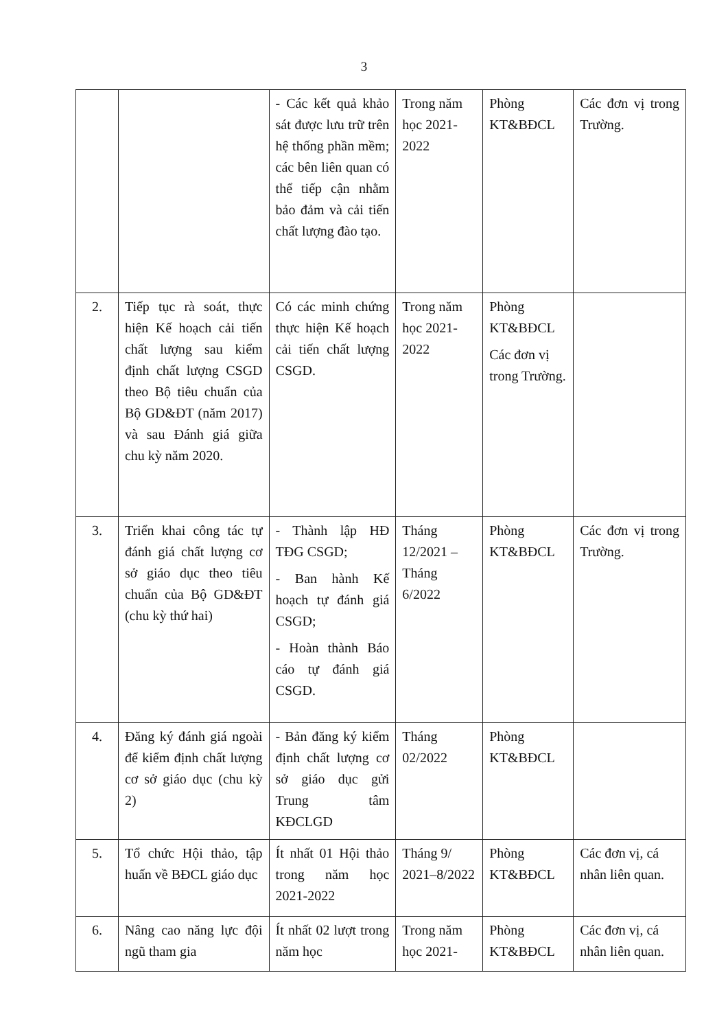3
| | | - Các kết quả khảo sát được lưu trữ trên hệ thống phần mềm; các bên liên quan có thể tiếp cận nhằm bảo đảm và cải tiến chất lượng đào tạo. | Trong năm học 2021-2022 | Phòng KT&BĐCL | Các đơn vị trong Trường. |
| 2. | Tiếp tục rà soát, thực hiện Kế hoạch cải tiến chất lượng sau kiểm định chất lượng CSGD theo Bộ tiêu chuẩn của Bộ GD&ĐT (năm 2017) và sau Đánh giá giữa chu kỳ năm 2020. | Có các minh chứng thực hiện Kế hoạch cải tiến chất lượng CSGD. | Trong năm học 2021-2022 | Phòng KT&BĐCL Các đơn vị trong Trường. | |
| 3. | Triển khai công tác tự đánh giá chất lượng cơ sở giáo dục theo tiêu chuẩn của Bộ GD&ĐT (chu kỳ thứ hai) | - Thành lập HĐ TĐG CSGD; - Ban hành Kế hoạch tự đánh giá CSGD; - Hoàn thành Báo cáo tự đánh giá CSGD. | Tháng 12/2021 – Tháng 6/2022 | Phòng KT&BĐCL | Các đơn vị trong Trường. |
| 4. | Đăng ký đánh giá ngoài để kiểm định chất lượng cơ sở giáo dục (chu kỳ 2) | - Bản đăng ký kiểm định chất lượng cơ sở giáo dục gửi Trung tâm KĐCLGD | Tháng 02/2022 | Phòng KT&BĐCL | |
| 5. | Tổ chức Hội thảo, tập huấn về BĐCL giáo dục | Ít nhất 01 Hội thảo trong năm học 2021-2022 | Tháng 9/ 2021–8/2022 | Phòng KT&BĐCL | Các đơn vị, cá nhân liên quan. |
| 6. | Nâng cao năng lực đội ngũ tham gia | Ít nhất 02 lượt trong năm học | Trong năm học 2021- | Phòng KT&BĐCL | Các đơn vị, cá nhân liên quan. |